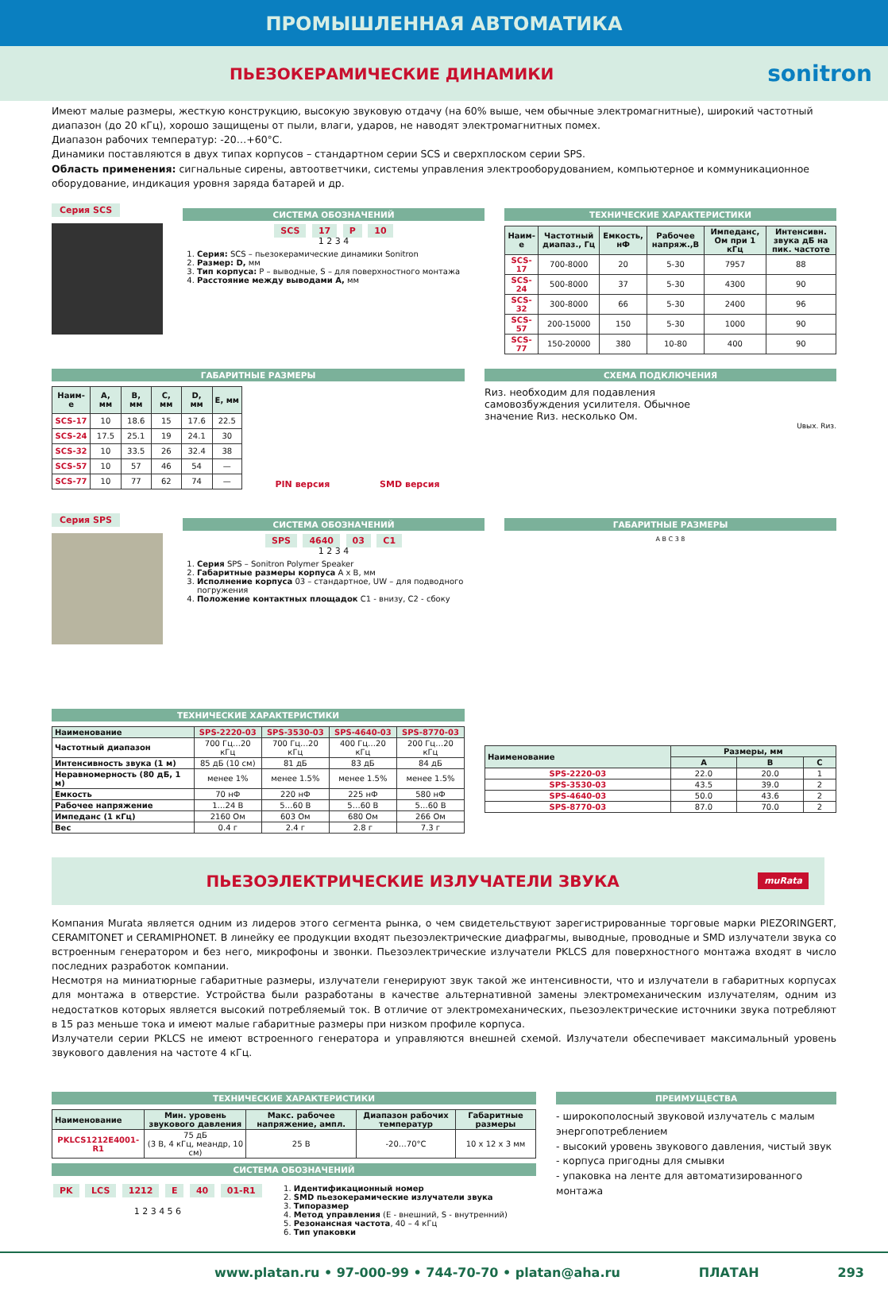ПРОМЫШЛЕННАЯ АВТОМАТИКА
ПЬЕЗОКЕРАМИЧЕСКИЕ ДИНАМИКИ
sonitron
Имеют малые размеры, жесткую конструкцию, высокую звуковую отдачу (на 60% выше, чем обычные электромагнитные), широкий частотный диапазон (до 20 кГц), хорошо защищены от пыли, влаги, ударов, не наводят электромагнитных помех.
Диапазон рабочих температур: -20…+60°C.
Динамики поставляются в двух типах корпусов – стандартном серии SCS и сверхплоском серии SPS.
Область применения: сигнальные сирены, автоответчики, системы управления электрооборудованием, компьютерное и коммуникационное оборудование, индикация уровня заряда батарей и др.
Серия SCS
СИСТЕМА ОБОЗНАЧЕНИЙ
SCS 17 P 10
1 2 3 4
1. Серия: SCS – пьезокерамические динамики Sonitron
2. Размер: D, мм
3. Тип корпуса: P – выводные, S – для поверхностного монтажа
4. Расстояние между выводами А, мм
ТЕХНИЧЕСКИЕ ХАРАКТЕРИСТИКИ
| Наим-е | Частотный диапаз., Гц | Емкость, нФ | Рабочее напряж.,В | Импеданс, Ом при 1 кГц | Интенсивн. звука дБ на пик. частоте |
| --- | --- | --- | --- | --- | --- |
| SCS-17 | 700-8000 | 20 | 5-30 | 7957 | 88 |
| SCS-24 | 500-8000 | 37 | 5-30 | 4300 | 90 |
| SCS-32 | 300-8000 | 66 | 5-30 | 2400 | 96 |
| SCS-57 | 200-15000 | 150 | 5-30 | 1000 | 90 |
| SCS-77 | 150-20000 | 380 | 10-80 | 400 | 90 |
ГАБАРИТНЫЕ РАЗМЕРЫ
| Наим-е | A, мм | B, мм | C, мм | D, мм | E, мм |
| --- | --- | --- | --- | --- | --- |
| SCS-17 | 10 | 18.6 | 15 | 17.6 | 22.5 |
| SCS-24 | 17.5 | 25.1 | 19 | 24.1 | 30 |
| SCS-32 | 10 | 33.5 | 26 | 32.4 | 38 |
| SCS-57 | 10 | 57 | 46 | 54 | — |
| SCS-77 | 10 | 77 | 62 | 74 | — |
PIN версия SMD версия
СХЕМА ПОДКЛЮЧЕНИЯ
Rиз. необходим для подавления самовозбуждения усилителя. Обычное значение Rиз. несколько Ом.
Uвых. Rиз.
Серия SPS
СИСТЕМА ОБОЗНАЧЕНИЙ
SPS 4640 03 C1
1 2 3 4
1. Серия SPS – Sonitron Polymer Speaker
2. Габаритные размеры корпуса A x B, мм
3. Исполнение корпуса 03 – стандартное, UW – для подводного погружения
4. Положение контактных площадок C1 - внизу, C2 - сбоку
ГАБАРИТНЫЕ РАЗМЕРЫ
A B C 3 8
ТЕХНИЧЕСКИЕ ХАРАКТЕРИСТИКИ
| Наименование | SPS-2220-03 | SPS-3530-03 | SPS-4640-03 | SPS-8770-03 |
| --- | --- | --- | --- | --- |
| Частотный диапазон | 700 Гц…20 кГц | 700 Гц…20 кГц | 400 Гц…20 кГц | 200 Гц…20 кГц |
| Интенсивность звука (1 м) | 85 дБ (10 см) | 81 дБ | 83 дБ | 84 дБ |
| Неравномерность (80 дБ, 1 м) | менее 1% | менее 1.5% | менее 1.5% | менее 1.5% |
| Емкость | 70 нФ | 220 нФ | 225 нФ | 580 нФ |
| Рабочее напряжение | 1…24 В | 5…60 В | 5…60 В | 5…60 В |
| Импеданс (1 кГц) | 2160 Ом | 603 Ом | 680 Ом | 266 Ом |
| Вес | 0.4 г | 2.4 г | 2.8 г | 7.3 г |
| Наименование | Размеры, мм | | |
| --- | --- | --- | --- |
| | A | B | C |
| SPS-2220-03 | 22.0 | 20.0 | 1 |
| SPS-3530-03 | 43.5 | 39.0 | 2 |
| SPS-4640-03 | 50.0 | 43.6 | 2 |
| SPS-8770-03 | 87.0 | 70.0 | 2 |
ПЬЕЗОЭЛЕКТРИЧЕСКИЕ ИЗЛУЧАТЕЛИ ЗВУКА
muRata
Компания Murata является одним из лидеров этого сегмента рынка, о чем свидетельствуют зарегистрированные торговые марки PIEZORINGERT, CERAMITONET и CERAMIPHONET. В линейку ее продукции входят пьезоэлектрические диафрагмы, выводные, проводные и SMD излучатели звука со встроенным генератором и без него, микрофоны и звонки. Пьезоэлектрические излучатели PKLCS для поверхностного монтажа входят в число последних разработок компании.
Несмотря на миниатюрные габаритные размеры, излучатели генерируют звук такой же интенсивности, что и излучатели в габаритных корпусах для монтажа в отверстие. Устройства были разработаны в качестве альтернативной замены электромеханическим излучателям, одним из недостатков которых является высокий потребляемый ток. В отличие от электромеханических, пьезоэлектрические источники звука потребляют в 15 раз меньше тока и имеют малые габаритные размеры при низком профиле корпуса.
Излучатели серии PKLCS не имеют встроенного генератора и управляются внешней схемой. Излучатели обеспечивает максимальный уровень звукового давления на частоте 4 кГц.
ТЕХНИЧЕСКИЕ ХАРАКТЕРИСТИКИ
| Наименование | Мин. уровень звукового давления | Макс. рабочее напряжение, ампл. | Диапазон рабочих температур | Габаритные размеры |
| --- | --- | --- | --- | --- |
| PKLCS1212E4001-R1 | 75 дБ (3 В, 4 кГц, меандр, 10 см) | 25 В | -20…70°C | 10 x 12 x 3 мм |
СИСТЕМА ОБОЗНАЧЕНИЙ
PK LCS 1212 E 40 01-R1
1 2 3 4 5 6
1. Идентификационный номер
2. SMD пьезокерамические излучатели звука
3. Типоразмер
4. Метод управления (E - внешний, S - внутренний)
5. Резонансная частота, 40 – 4 кГц
6. Тип упаковки
ПРЕИМУЩЕСТВА
- широкополосный звуковой излучатель с малым энергопотреблением
- высокий уровень звукового давления, чистый звук
- корпуса пригодны для смывки
- упаковка на ленте для автоматизированного монтажа
www.platan.ru • 97-000-99 • 744-70-70 • platan@aha.ru ПЛАТАН 293